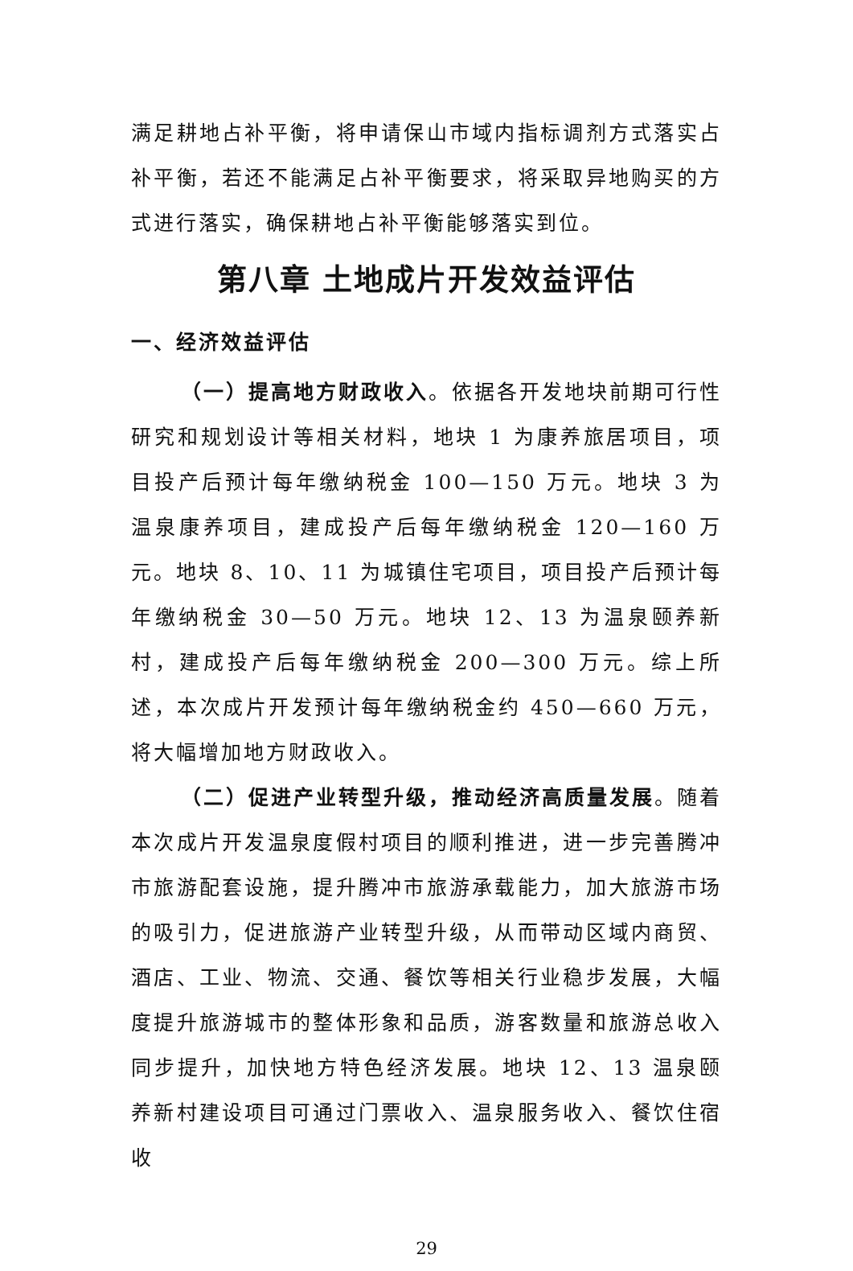满足耕地占补平衡，将申请保山市域内指标调剂方式落实占补平衡，若还不能满足占补平衡要求，将采取异地购买的方式进行落实，确保耕地占补平衡能够落实到位。
第八章 土地成片开发效益评估
一、经济效益评估
（一）提高地方财政收入。依据各开发地块前期可行性研究和规划设计等相关材料，地块 1 为康养旅居项目，项目投产后预计每年缴纳税金 100—150 万元。地块 3 为温泉康养项目，建成投产后每年缴纳税金 120—160 万元。地块 8、10、11 为城镇住宅项目，项目投产后预计每年缴纳税金 30—50 万元。地块 12、13 为温泉颐养新村，建成投产后每年缴纳税金 200—300 万元。综上所述，本次成片开发预计每年缴纳税金约 450—660 万元，将大幅增加地方财政收入。
（二）促进产业转型升级，推动经济高质量发展。随着本次成片开发温泉度假村项目的顺利推进，进一步完善腾冲市旅游配套设施，提升腾冲市旅游承载能力，加大旅游市场的吸引力，促进旅游产业转型升级，从而带动区域内商贸、酒店、工业、物流、交通、餐饮等相关行业稳步发展，大幅度提升旅游城市的整体形象和品质，游客数量和旅游总收入同步提升，加快地方特色经济发展。地块 12、13 温泉颐养新村建设项目可通过门票收入、温泉服务收入、餐饮住宿收
29